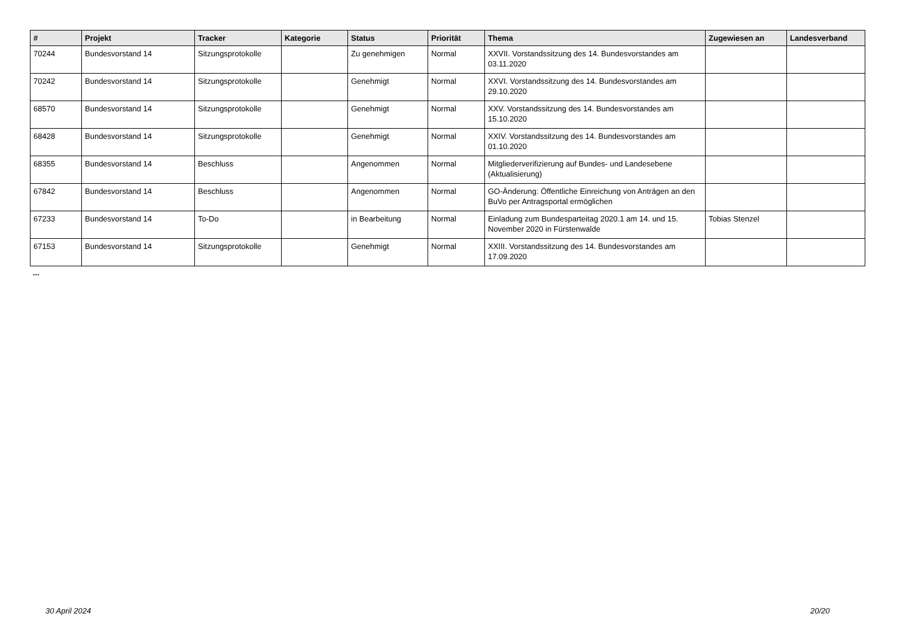| # | Projekt | Tracker | Kategorie | Status | Priorität | Thema | Zugewiesen an | Landesverband |
| --- | --- | --- | --- | --- | --- | --- | --- | --- |
| 70244 | Bundesvorstand 14 | Sitzungsprotokolle | | Zu genehmigen | Normal | XXVII. Vorstandssitzung des 14. Bundesvorstandes am 03.11.2020 | | |
| 70242 | Bundesvorstand 14 | Sitzungsprotokolle | | Genehmigt | Normal | XXVI. Vorstandssitzung des 14. Bundesvorstandes am 29.10.2020 | | |
| 68570 | Bundesvorstand 14 | Sitzungsprotokolle | | Genehmigt | Normal | XXV. Vorstandssitzung des 14. Bundesvorstandes am 15.10.2020 | | |
| 68428 | Bundesvorstand 14 | Sitzungsprotokolle | | Genehmigt | Normal | XXIV. Vorstandssitzung des 14. Bundesvorstandes am 01.10.2020 | | |
| 68355 | Bundesvorstand 14 | Beschluss | | Angenommen | Normal | Mitgliederverifizierung auf Bundes- und Landesebene (Aktualisierung) | | |
| 67842 | Bundesvorstand 14 | Beschluss | | Angenommen | Normal | GO-Änderung: Öffentliche Einreichung von Anträgen an den BuVo per Antragsportal ermöglichen | | |
| 67233 | Bundesvorstand 14 | To-Do | | in Bearbeitung | Normal | Einladung zum Bundesparteitag 2020.1 am 14. und 15. November 2020 in Fürstenwalde | Tobias Stenzel | |
| 67153 | Bundesvorstand 14 | Sitzungsprotokolle | | Genehmigt | Normal | XXIII. Vorstandssitzung des 14. Bundesvorstandes am 17.09.2020 | | |
...
30 April 2024 20/20